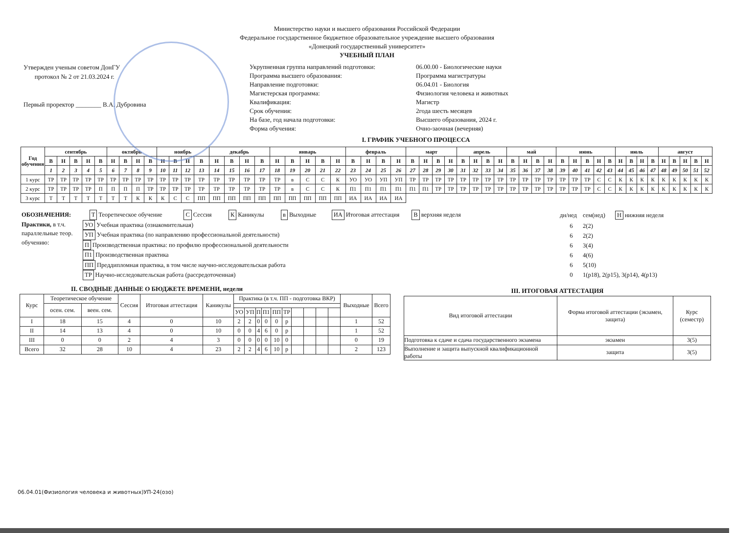Министерство науки и высшего образования Российской Федерации
Федеральное государственное бюджетное образовательное учреждение высшего образования
«Донецкий государственный университет»
УЧЕБНЫЙ ПЛАН
Утвержден ученым советом ДонГУ
протокол № 2 от 21.03.2024 г.
Первый проректор ________ В.А. Дубровина
Укрупненная группа направлений подготовки:
06.00.00 - Биологические науки
Программа высшего образования:
Программа магистратуры
Направление подготовки:
06.04.01 - Биология
Магистерская программа:
Физиология человека и животных
Квалификация:
Магистр
Срок обучения:
2года шесть месяцев
На базе, год начала подготовки:
Высшего образования, 2024 г.
Форма обучения:
Очно-заочная (вечерняя)
I. ГРАФИК УЧЕБНОГО ПРОЦЕССА
| Год обучения | сентябрь | | | | | октябрь | | | | ноябрь | | | | декабрь | | | | январь | | | | | февраль | | | | март | | | | апрель | | | | май | | | | июнь | | | | | июль | | | | август | | | | |
| --- | --- | --- | --- | --- | --- | --- | --- | --- | --- | --- | --- | --- | --- | --- | --- | --- | --- | --- | --- | --- | --- | --- | --- | --- | --- | --- | --- | --- | --- | --- | --- | --- | --- | --- | --- | --- | --- | --- | --- | --- | --- | --- | --- | --- | --- | --- | --- | --- | --- | --- | --- | --- |
| | В | Н | В | Н | В | Н | В | Н | В | Н | В | Н | В | Н | В | Н | В | Н | В | Н | В | Н | В | Н | В | Н | В | Н | В | Н | В | Н | В | Н | В | Н | В | Н | В | Н | В | Н | В | Н | В | Н | В | Н | В | Н | В | Н |
| | 1 | 2 | 3 | 4 | 5 | 6 | 7 | 8 | 9 | 10 | 11 | 12 | 13 | 14 | 15 | 16 | 17 | 18 | 19 | 20 | 21 | 22 | 23 | 24 | 25 | 26 | 27 | 28 | 29 | 30 | 31 | 32 | 33 | 34 | 35 | 36 | 37 | 38 | 39 | 40 | 41 | 42 | 43 | 44 | 45 | 46 | 47 | 48 | 49 | 50 | 51 | 52 |
| 1 курс | ТР | ТР | ТР | ТР | ТР | ТР | ТР | ТР | ТР | ТР | ТР | ТР | ТР | ТР | ТР | ТР | ТР | ТР | в | С | С | К | УО | УО | УП | УП | ТР | ТР | ТР | ТР | ТР | ТР | ТР | ТР | ТР | ТР | ТР | ТР | ТР | ТР | ТР | С | С | К | К | К | К | К | К | К | К | К |
| 2 курс | ТР | ТР | ТР | ТР | П | П | П | П | ТР | ТР | ТР | ТР | ТР | ТР | ТР | ТР | ТР | ТР | в | С | С | К | П1 | П1 | П1 | П1 | П1 | П1 | ТР | ТР | ТР | ТР | ТР | ТР | ТР | ТР | ТР | ТР | ТР | ТР | ТР | С | С | К | К | К | К | К | К | К | К | К |
| 3 курс | Т | Т | Т | Т | Т | Т | Т | К | К | К | С | С | ПП | ПП | ПП | ПП | ПП | ПП | ПП | ПП | ПП | ПП | ИА | ИА | ИА | ИА | | | | | | | | | | | | | | | | | | | | | | | | | | |
ОБОЗНАЧЕНИЯ: Т Теоретическое обучение С Сессия К Каникулы в Выходные ИА Итоговая аттестация В верхняя неделя
Практики, в т.ч. параллельные теор. обучению:
УО Учебная практика (ознакомительная)
УП Учебная практика (по направлению профессиональной деятельности)
П Производственная практика: по профилю профессиональной деятельности
П1 Производственная практика
ПП Преддипломная практика, в том числе научно-исследовательская работа
ТР Научно-исследовательская работа (рассредоточенная)
| дн/нед | сем(нед) | Н нижняя неделя |
| 6 | 2(2) | |
| 6 | 2(2) | |
| 6 | 3(4) | |
| 6 | 4(6) | |
| 6 | 5(10) | |
| 0 | 1(р18), 2(р15), 3(р14), 4(р13) | |
II. СВОДНЫЕ ДАННЫЕ О БЮДЖЕТЕ ВРЕМЕНИ, недели
| Курс | Теоретическое обучение | | Сессия | Итоговая аттестация | Каникулы | Практика (в т.ч. ПП - подготовка ВКР) | | | | | | | | | | Выходные | Всего |
| --- | --- | --- | --- | --- | --- | --- | --- | --- | --- | --- | --- | --- | --- | --- | --- | --- | --- |
| | осен. сем. | веен. сем. | | | | | | | | | | | | | | | |
| | | | | | | УО | УП | П | П1 | ПП | ТР | | | | | | |
| I | 18 | 15 | 4 | 0 | 10 | 2 | 2 | 0 | 0 | 0 | р | | | | | 1 | 52 |
| II | 14 | 13 | 4 | 0 | 10 | 0 | 0 | 4 | 6 | 0 | р | | | | | 1 | 52 |
| III | 0 | 0 | 2 | 4 | 3 | 0 | 0 | 0 | 0 | 10 | 0 | | | | | 0 | 19 |
| Всего | 32 | 28 | 10 | 4 | 23 | 2 | 2 | 4 | 6 | 10 | р | | | | | 2 | 123 |
III. ИТОГОВАЯ АТТЕСТАЦИЯ
| Вид итоговой аттестации | Форма итоговой аттестации (экзамен, защита) | Курс (семестр) |
| --- | --- | --- |
| Подготовка к сдаче и сдача государственного экзамена | экзамен | 3(5) |
| Выполнение и защита выпускной квалификационной работы | защита | 3(5) |
06.04.01(Физиология человека и животных)УП-24(озо)